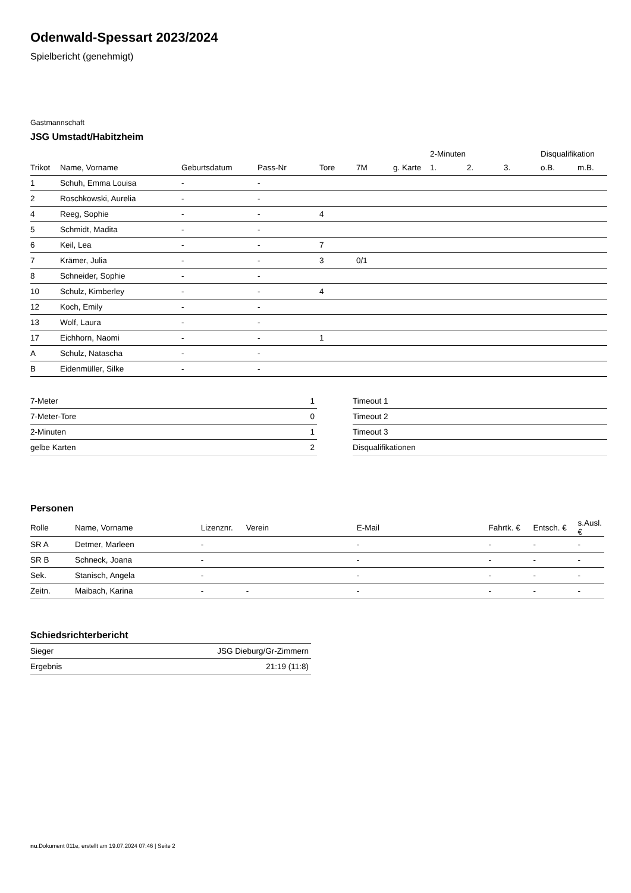Odenwald-Spessart 2023/2024
Spielbericht (genehmigt)
Gastmannschaft
JSG Umstadt/Habitzheim
| | | | | | | | 2-Minuten | | | Disqualifikation | |
| --- | --- | --- | --- | --- | --- | --- | --- | --- | --- | --- | --- |
| Trikot | Name, Vorname | Geburtsdatum | Pass-Nr | Tore | 7M | g. Karte | 1. | 2. | 3. | o.B. | m.B. |
| 1 | Schuh, Emma Louisa | - | - | | | | | | | | |
| 2 | Roschkowski, Aurelia | - | - | | | | | | | | |
| 4 | Reeg, Sophie | - | - | 4 | | | | | | | |
| 5 | Schmidt, Madita | - | - | | | | | | | | |
| 6 | Keil, Lea | - | - | 7 | | | | | | | |
| 7 | Krämer, Julia | - | - | 3 | 0/1 | | | | | | |
| 8 | Schneider, Sophie | - | - | | | | | | | | |
| 10 | Schulz, Kimberley | - | - | 4 | | | | | | | |
| 12 | Koch, Emily | - | - | | | | | | | | |
| 13 | Wolf, Laura | - | - | | | | | | | | |
| 17 | Eichhorn, Naomi | - | - | 1 | | | | | | | |
| A | Schulz, Natascha | - | - | | | | | | | | |
| B | Eidenmüller, Silke | - | - | | | | | | | | |
| 7-Meter | 1 |
| 7-Meter-Tore | 0 |
| 2-Minuten | 1 |
| gelbe Karten | 2 |
| Timeout 1 |
| Timeout 2 |
| Timeout 3 |
| Disqualifikationen |
Personen
| Rolle | Name, Vorname | Lizenznr. | Verein | E-Mail | Fahrtk. € | Entsch. € | s.Ausl. € |
| --- | --- | --- | --- | --- | --- | --- | --- |
| SR A | Detmer, Marleen | - | | - | - | - | - |
| SR B | Schneck, Joana | - | | - | - | - | - |
| Sek. | Stanisch, Angela | - | | - | - | - | - |
| Zeitn. | Maibach, Karina | - | - | - | - | - | - |
Schiedsrichterbericht
| Sieger | JSG Dieburg/Gr-Zimmern |
| Ergebnis | 21:19 (11:8) |
nu.Dokument 011e, erstellt am 19.07.2024 07:46 | Seite 2